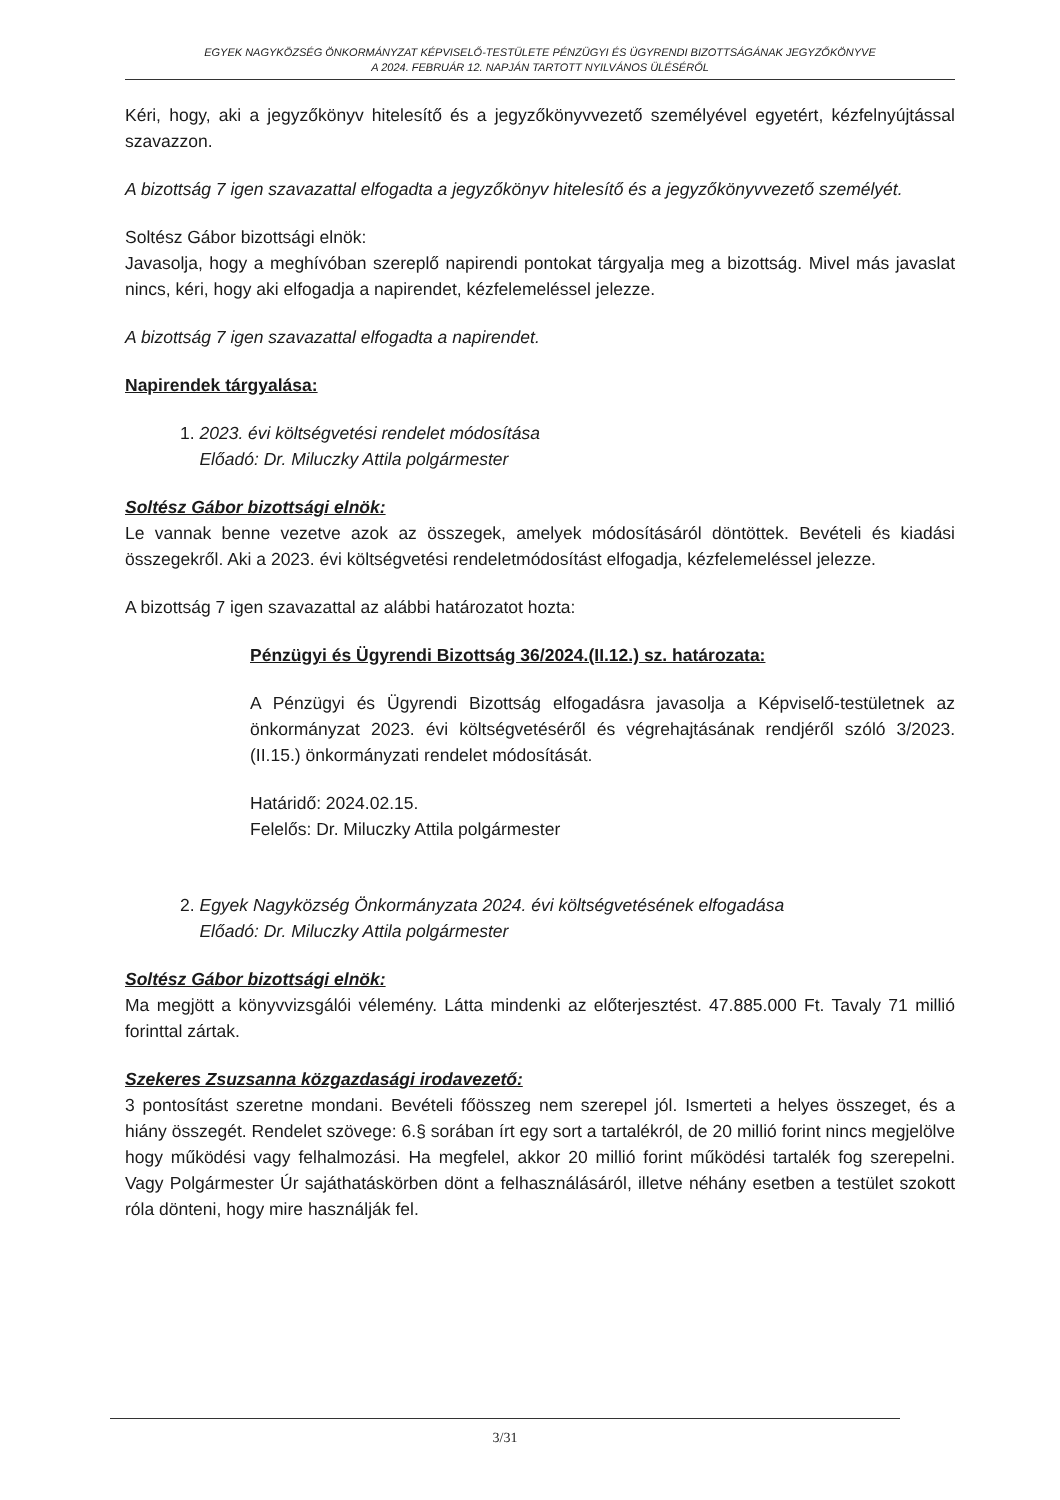EGYEK NAGYKÖZSÉG ÖNKORMÁNYZAT KÉPVISELŐ-TESTÜLETE PÉNZÜGYI ÉS ÜGYRENDI BIZOTTSÁGÁNAK JEGYZŐKÖNYVE
A 2024. FEBRUÁR 12. NAPJÁN TARTOTT NYILVÁNOS ÜLÉSÉRŐL
Kéri, hogy, aki a jegyzőkönyv hitelesítő és a jegyzőkönyvvezető személyével egyetért, kézfelnyújtással szavazzon.
A bizottság 7 igen szavazattal elfogadta a jegyzőkönyv hitelesítő és a jegyzőkönyvvezető személyét.
Soltész Gábor bizottsági elnök:
Javasolja, hogy a meghívóban szereplő napirendi pontokat tárgyalja meg a bizottság. Mivel más javaslat nincs, kéri, hogy aki elfogadja a napirendet, kézfelemeléssel jelezze.
A bizottság 7 igen szavazattal elfogadta a napirendet.
Napirendek tárgyalása:
1. 2023. évi költségvetési rendelet módosítása
Előadó: Dr. Miluczky Attila polgármester
Soltész Gábor bizottsági elnök:
Le vannak benne vezetve azok az összegek, amelyek módosításáról döntöttek. Bevételi és kiadási összegekről. Aki a 2023. évi költségvetési rendeletmódosítást elfogadja, kézfelemeléssel jelezze.
A bizottság 7 igen szavazattal az alábbi határozatot hozta:
Pénzügyi és Ügyrendi Bizottság 36/2024.(II.12.) sz. határozata:
A Pénzügyi és Ügyrendi Bizottság elfogadásra javasolja a Képviselő-testületnek az önkormányzat 2023. évi költségvetéséről és végrehajtásának rendjéről szóló 3/2023. (II.15.) önkormányzati rendelet módosítását.
Határidő: 2024.02.15.
Felelős: Dr. Miluczky Attila polgármester
2. Egyek Nagyközség Önkormányzata 2024. évi költségvetésének elfogadása
Előadó: Dr. Miluczky Attila polgármester
Soltész Gábor bizottsági elnök:
Ma megjött a könyvvizsgálói vélemény. Látta mindenki az előterjesztést. 47.885.000 Ft. Tavaly 71 millió forinttal zártak.
Szekeres Zsuzsanna közgazdasági irodavezető:
3 pontosítást szeretne mondani. Bevételi főösszeg nem szerepel jól. Ismerteti a helyes összeget, és a hiány összegét. Rendelet szövege: 6.§ sorában írt egy sort a tartalékról, de 20 millió forint nincs megjelölve hogy működési vagy felhalmozási. Ha megfelel, akkor 20 millió forint működési tartalék fog szerepelni. Vagy Polgármester Úr sajáthatáskörben dönt a felhasználásáról, illetve néhány esetben a testület szokott róla dönteni, hogy mire használják fel.
3/31